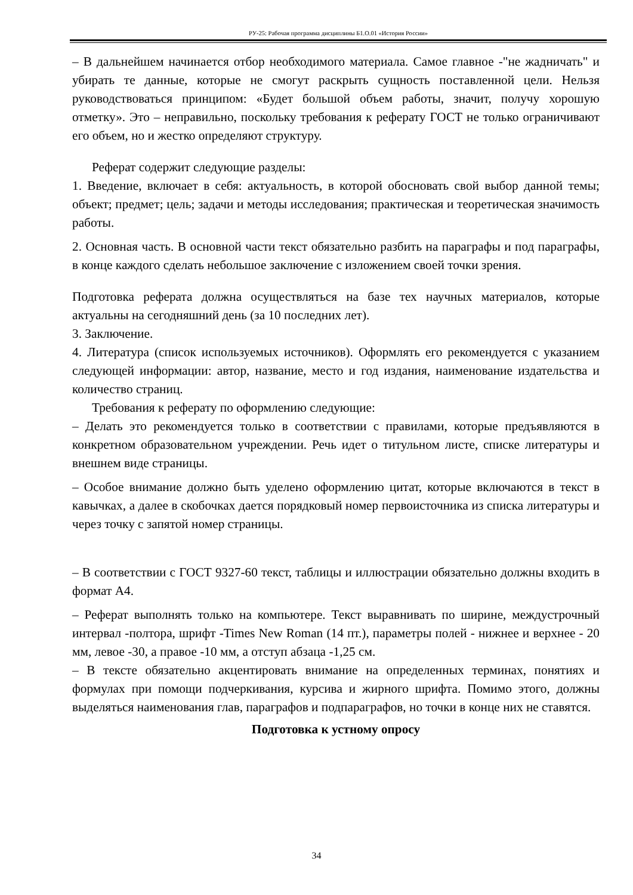РУ-25: Рабочая программа дисциплины Б1.О.01 «История России»
– В дальнейшем начинается отбор необходимого материала. Самое главное -"не жадничать" и убирать те данные, которые не смогут раскрыть сущность поставленной цели. Нельзя руководствоваться принципом: «Будет большой объем работы, значит, получу хорошую отметку». Это – неправильно, поскольку требования к реферату ГОСТ не только ограничивают его объем, но и жестко определяют структуру.
Реферат содержит следующие разделы:
1. Введение, включает в себя: актуальность, в которой обосновать свой выбор данной темы; объект; предмет; цель; задачи и методы исследования; практическая и теоретическая значимость работы.
2. Основная часть. В основной части текст обязательно разбить на параграфы и под параграфы, в конце каждого сделать небольшое заключение с изложением своей точки зрения.
Подготовка реферата должна осуществляться на базе тех научных материалов, которые актуальны на сегодняшний день (за 10 последних лет).
3. Заключение.
4. Литература (список используемых источников). Оформлять его рекомендуется с указанием следующей информации: автор, название, место и год издания, наименование издательства и количество страниц.
Требования к реферату по оформлению следующие:
– Делать это рекомендуется только в соответствии с правилами, которые предъявляются в конкретном образовательном учреждении. Речь идет о титульном листе, списке литературы и внешнем виде страницы.
– Особое внимание должно быть уделено оформлению цитат, которые включаются в текст в кавычках, а далее в скобочках дается порядковый номер первоисточника из списка литературы и через точку с запятой номер страницы.
– В соответствии с ГОСТ 9327-60 текст, таблицы и иллюстрации обязательно должны входить в формат А4.
– Реферат выполнять только на компьютере. Текст выравнивать по ширине, междустрочный интервал -полтора, шрифт -Times New Roman (14 пт.), параметры полей - нижнее и верхнее - 20 мм, левое -30, а правое -10 мм, а отступ абзаца -1,25 см.
– В тексте обязательно акцентировать внимание на определенных терминах, понятиях и формулах при помощи подчеркивания, курсива и жирного шрифта. Помимо этого, должны выделяться наименования глав, параграфов и подпараграфов, но точки в конце них не ставятся.
Подготовка к устному опросу
34